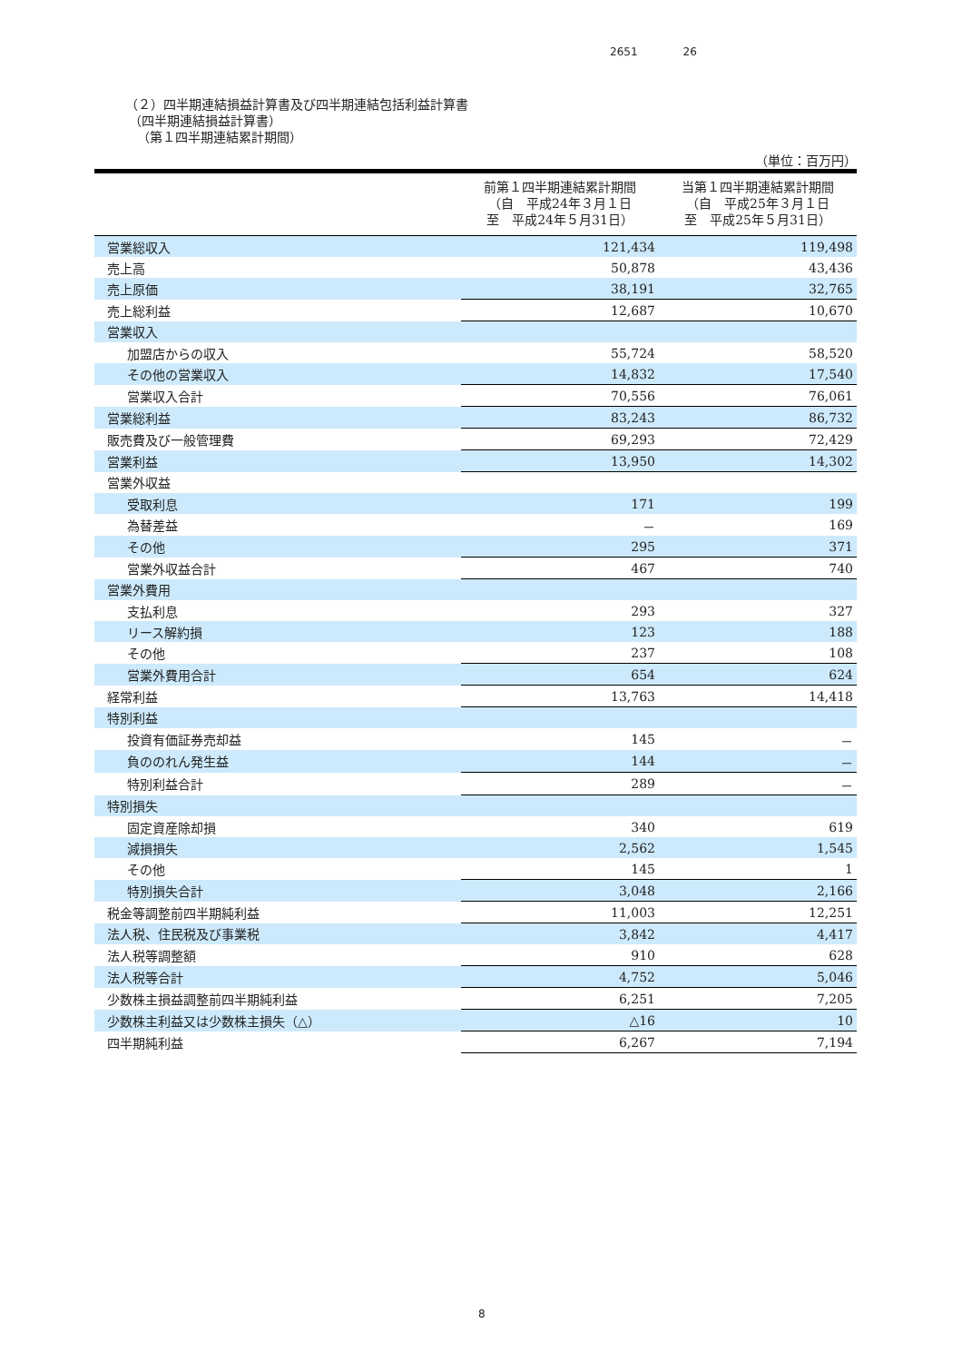2651 26
（２）四半期連結損益計算書及び四半期連結包括利益計算書
（四半期連結損益計算書）
（第１四半期連結累計期間）
（単位：百万円）
| | 前第１四半期連結累計期間 （自 平成24年３月１日 至 平成24年５月31日） | 当第１四半期連結累計期間 （自 平成25年３月１日 至 平成25年５月31日） |
| --- | --- | --- |
| 営業総収入 | 121,434 | 119,498 |
| 売上高 | 50,878 | 43,436 |
| 売上原価 | 38,191 | 32,765 |
| 売上総利益 | 12,687 | 10,670 |
| 営業収入 | | |
| 加盟店からの収入 | 55,724 | 58,520 |
| その他の営業収入 | 14,832 | 17,540 |
| 営業収入合計 | 70,556 | 76,061 |
| 営業総利益 | 83,243 | 86,732 |
| 販売費及び一般管理費 | 69,293 | 72,429 |
| 営業利益 | 13,950 | 14,302 |
| 営業外収益 | | |
| 受取利息 | 171 | 199 |
| 為替差益 | － | 169 |
| その他 | 295 | 371 |
| 営業外収益合計 | 467 | 740 |
| 営業外費用 | | |
| 支払利息 | 293 | 327 |
| リース解約損 | 123 | 188 |
| その他 | 237 | 108 |
| 営業外費用合計 | 654 | 624 |
| 経常利益 | 13,763 | 14,418 |
| 特別利益 | | |
| 投資有価証券売却益 | 145 | － |
| 負ののれん発生益 | 144 | － |
| 特別利益合計 | 289 | － |
| 特別損失 | | |
| 固定資産除却損 | 340 | 619 |
| 減損損失 | 2,562 | 1,545 |
| その他 | 145 | 1 |
| 特別損失合計 | 3,048 | 2,166 |
| 税金等調整前四半期純利益 | 11,003 | 12,251 |
| 法人税、住民税及び事業税 | 3,842 | 4,417 |
| 法人税等調整額 | 910 | 628 |
| 法人税等合計 | 4,752 | 5,046 |
| 少数株主損益調整前四半期純利益 | 6,251 | 7,205 |
| 少数株主利益又は少数株主損失（△） | △16 | 10 |
| 四半期純利益 | 6,267 | 7,194 |
8